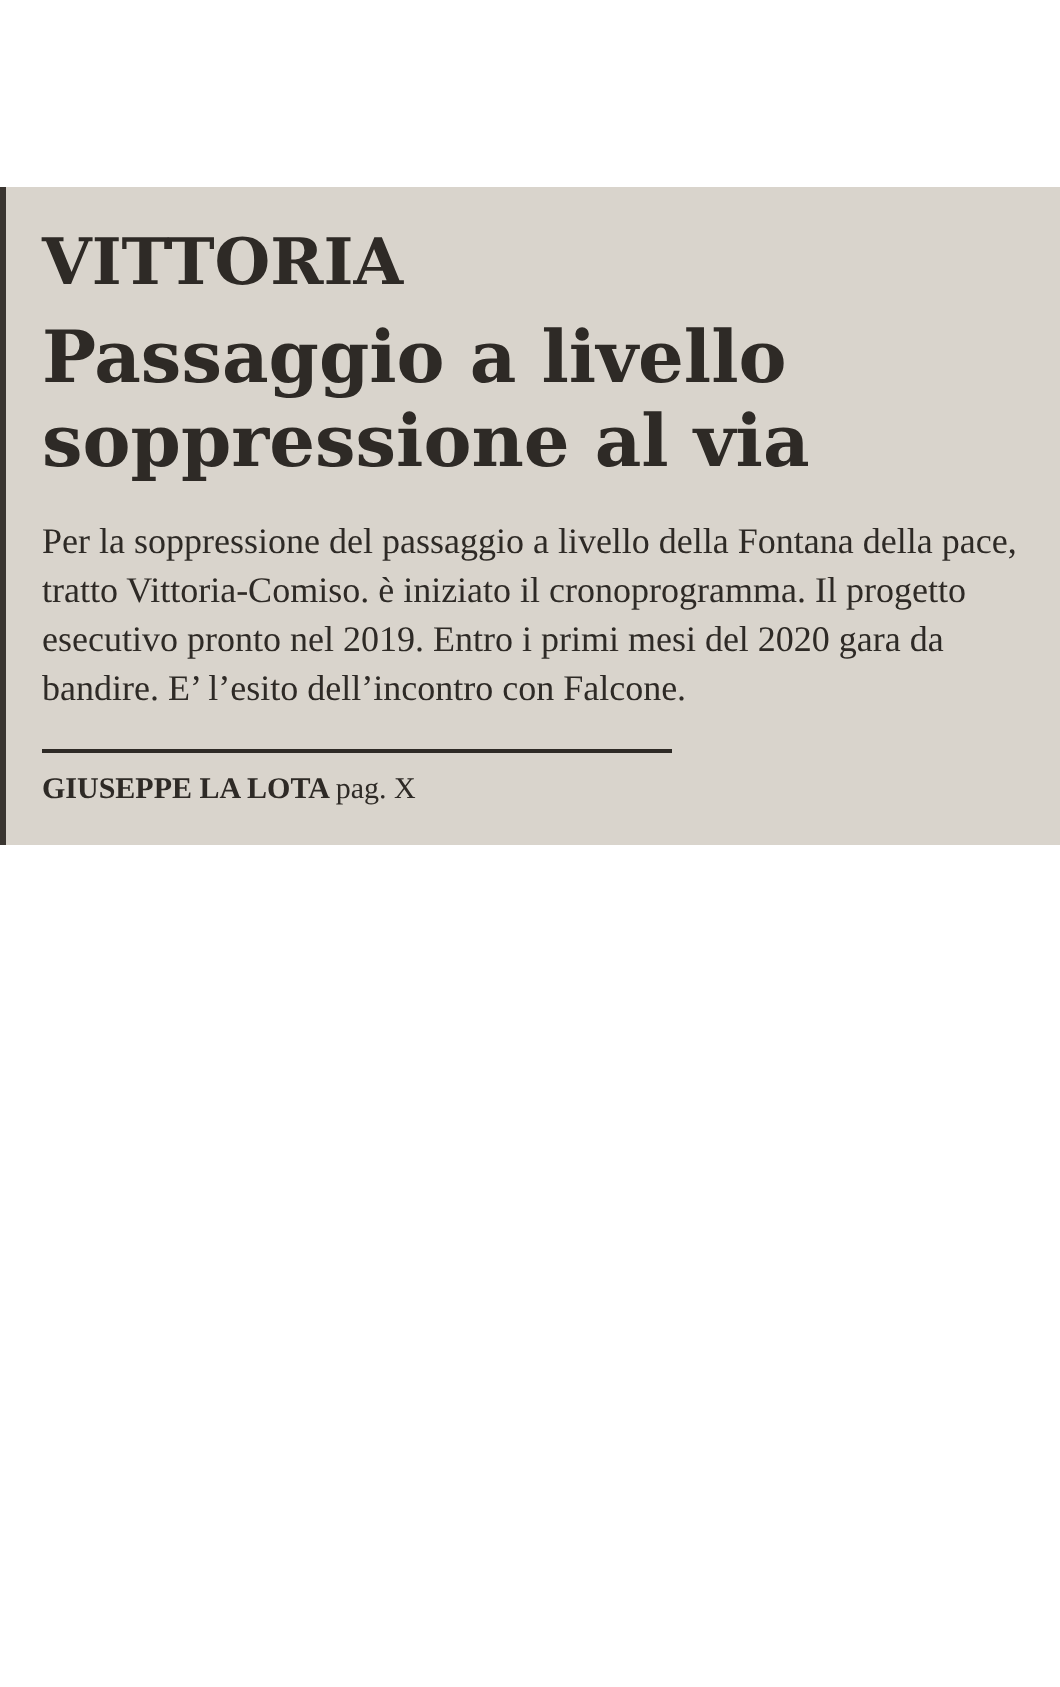VITTORIA
Passaggio a livello
soppressione al via
Per la soppressione del passaggio a livello della Fontana della pace, tratto Vittoria-Comiso. è iniziato il cronoprogramma. Il progetto esecutivo pronto nel 2019. Entro i primi mesi del 2020 gara da bandire. E’ l’esito dell’incontro con Falcone.
GIUSEPPE LA LOTA pag. X